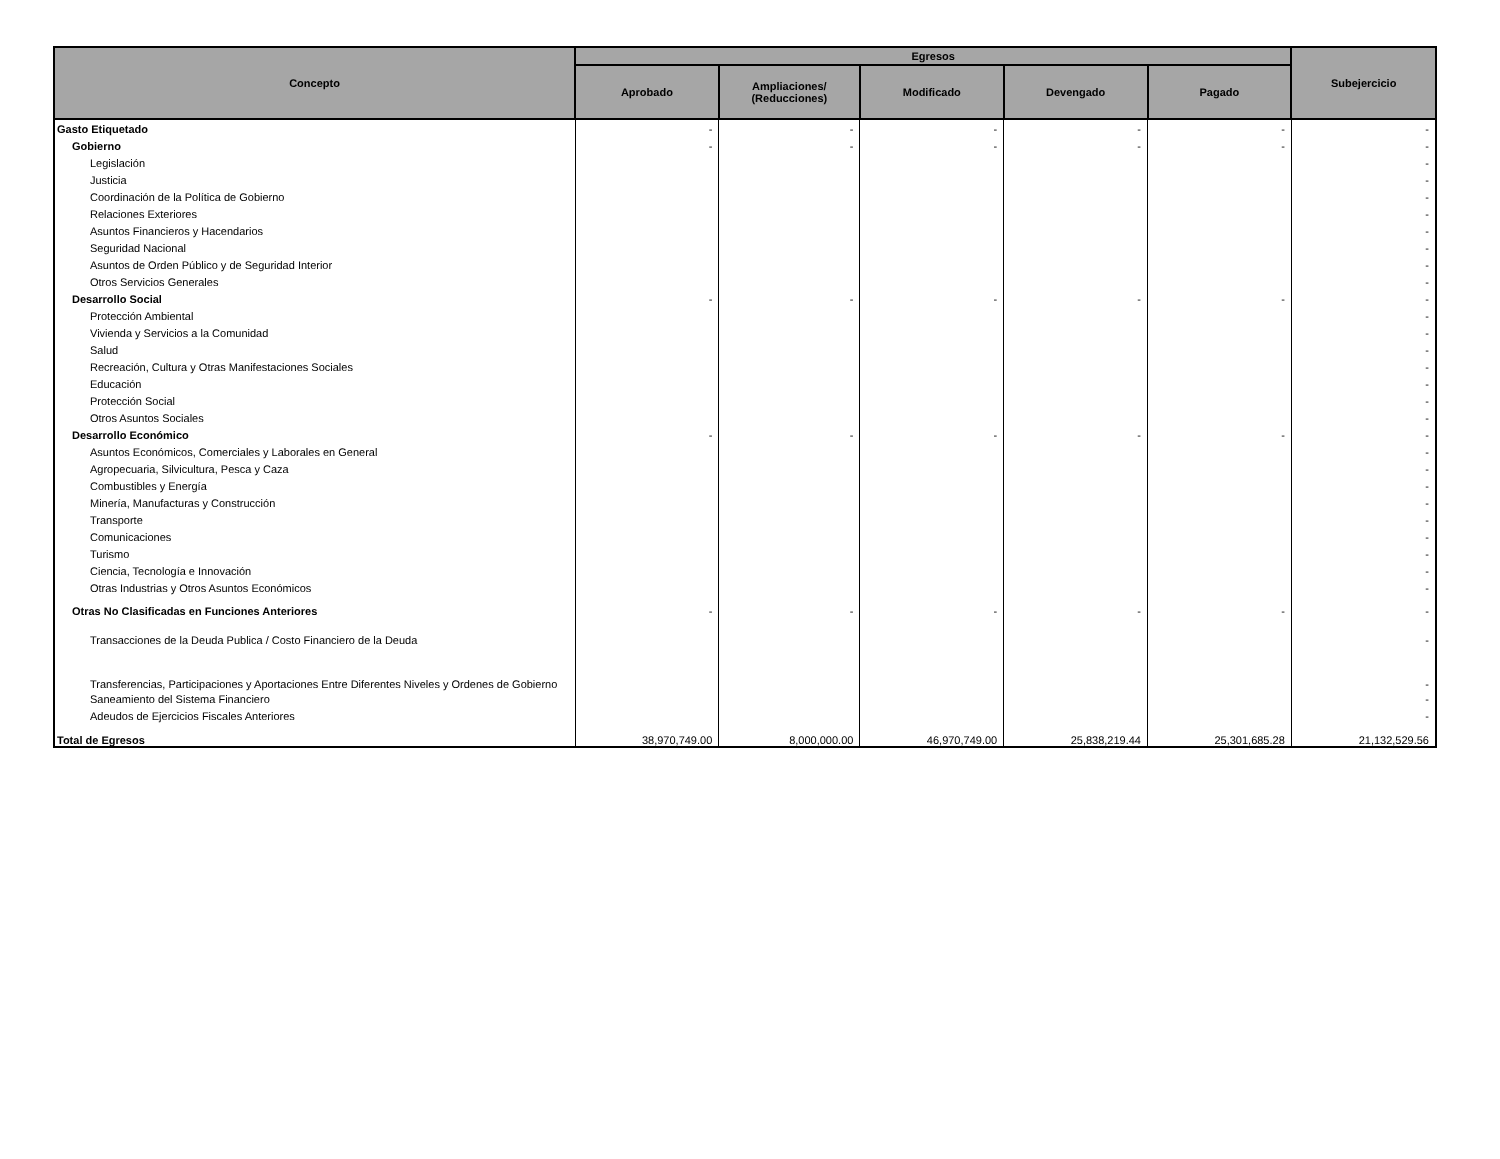| Concepto | Egresos | | | | | Subejercicio |
| --- | --- | --- | --- | --- | --- | --- |
| | Aprobado | Ampliaciones/ (Reducciones) | Modificado | Devengado | Pagado | |
| Gasto Etiquetado | - | - | - | - | - | - |
| Gobierno | - | - | - | - | - | - |
| Legislación | | | | | | - |
| Justicia | | | | | | - |
| Coordinación de la Política de Gobierno | | | | | | - |
| Relaciones Exteriores | | | | | | - |
| Asuntos Financieros y Hacendarios | | | | | | - |
| Seguridad Nacional | | | | | | - |
| Asuntos de Orden Público y de Seguridad Interior | | | | | | - |
| Otros Servicios Generales | | | | | | - |
| Desarrollo Social | - | - | - | - | - | - |
| Protección Ambiental | | | | | | - |
| Vivienda y Servicios a la Comunidad | | | | | | - |
| Salud | | | | | | - |
| Recreación, Cultura y Otras Manifestaciones Sociales | | | | | | - |
| Educación | | | | | | - |
| Protección Social | | | | | | - |
| Otros Asuntos Sociales | | | | | | - |
| Desarrollo Económico | - | - | - | - | - | - |
| Asuntos Económicos, Comerciales y Laborales en General | | | | | | - |
| Agropecuaria, Silvicultura, Pesca y Caza | | | | | | - |
| Combustibles y Energía | | | | | | - |
| Minería, Manufacturas y Construcción | | | | | | - |
| Transporte | | | | | | - |
| Comunicaciones | | | | | | - |
| Turismo | | | | | | - |
| Ciencia, Tecnología e Innovación | | | | | | - |
| Otras Industrias y Otros Asuntos Económicos | | | | | | - |
| Otras No Clasificadas en Funciones Anteriores | - | - | - | - | - | - |
| Transacciones de la Deuda Publica / Costo Financiero de la Deuda | | | | | | - |
| Transferencias, Participaciones y Aportaciones Entre Diferentes Niveles y Ordenes de Gobierno | | | | | | - |
| Saneamiento del Sistema Financiero | | | | | | - |
| Adeudos de Ejercicios Fiscales Anteriores | | | | | | - |
| Total de Egresos | 38,970,749.00 | 8,000,000.00 | 46,970,749.00 | 25,838,219.44 | 25,301,685.28 | 21,132,529.56 |